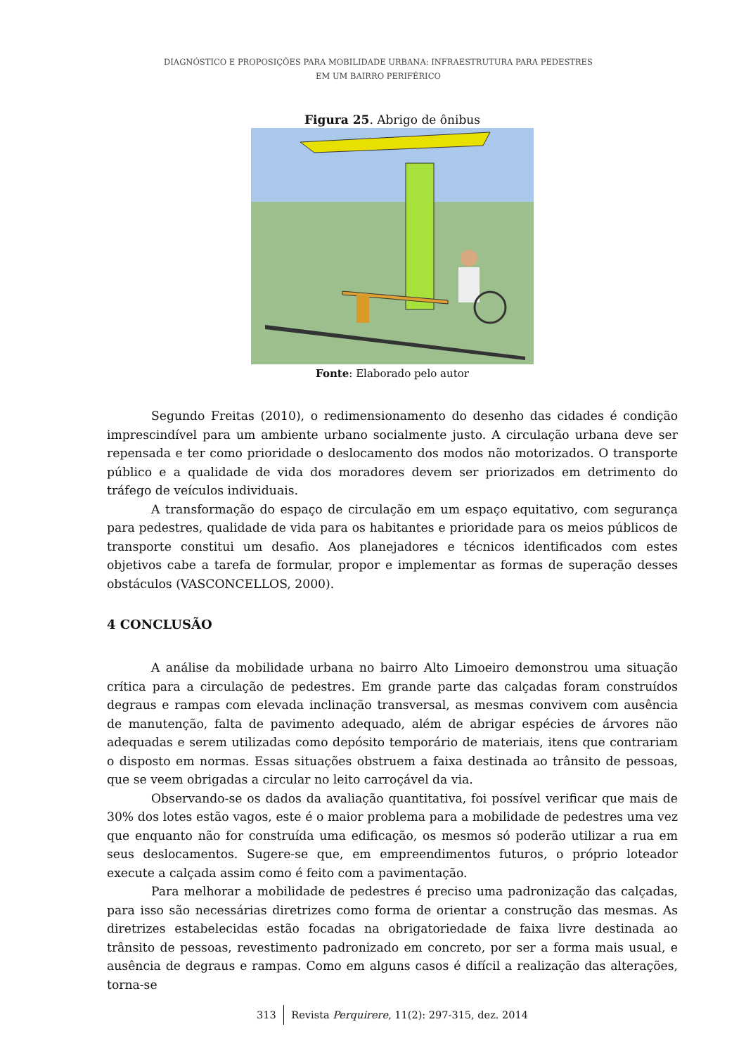DIAGNÓSTICO E PROPOSIÇÕES PARA MOBILIDADE URBANA: INFRAESTRUTURA PARA PEDESTRES
EM UM BAIRRO PERIFÉRICO
Figura 25. Abrigo de ônibus
Fonte: Elaborado pelo autor
Segundo Freitas (2010), o redimensionamento do desenho das cidades é condição imprescindível para um ambiente urbano socialmente justo. A circulação urbana deve ser repensada e ter como prioridade o deslocamento dos modos não motorizados. O transporte público e a qualidade de vida dos moradores devem ser priorizados em detrimento do tráfego de veículos individuais.
A transformação do espaço de circulação em um espaço equitativo, com segurança para pedestres, qualidade de vida para os habitantes e prioridade para os meios públicos de transporte constitui um desafio. Aos planejadores e técnicos identificados com estes objetivos cabe a tarefa de formular, propor e implementar as formas de superação desses obstáculos (VASCONCELLOS, 2000).
4 CONCLUSÃO
A análise da mobilidade urbana no bairro Alto Limoeiro demonstrou uma situação crítica para a circulação de pedestres. Em grande parte das calçadas foram construídos degraus e rampas com elevada inclinação transversal, as mesmas convivem com ausência de manutenção, falta de pavimento adequado, além de abrigar espécies de árvores não adequadas e serem utilizadas como depósito temporário de materiais, itens que contrariam o disposto em normas. Essas situações obstruem a faixa destinada ao trânsito de pessoas, que se veem obrigadas a circular no leito carroçável da via.
Observando-se os dados da avaliação quantitativa, foi possível verificar que mais de 30% dos lotes estão vagos, este é o maior problema para a mobilidade de pedestres uma vez que enquanto não for construída uma edificação, os mesmos só poderão utilizar a rua em seus deslocamentos. Sugere-se que, em empreendimentos futuros, o próprio loteador execute a calçada assim como é feito com a pavimentação.
Para melhorar a mobilidade de pedestres é preciso uma padronização das calçadas, para isso são necessárias diretrizes como forma de orientar a construção das mesmas. As diretrizes estabelecidas estão focadas na obrigatoriedade de faixa livre destinada ao trânsito de pessoas, revestimento padronizado em concreto, por ser a forma mais usual, e ausência de degraus e rampas. Como em alguns casos é difícil a realização das alterações, torna-se
313 Revista Perquirere, 11(2): 297-315, dez. 2014